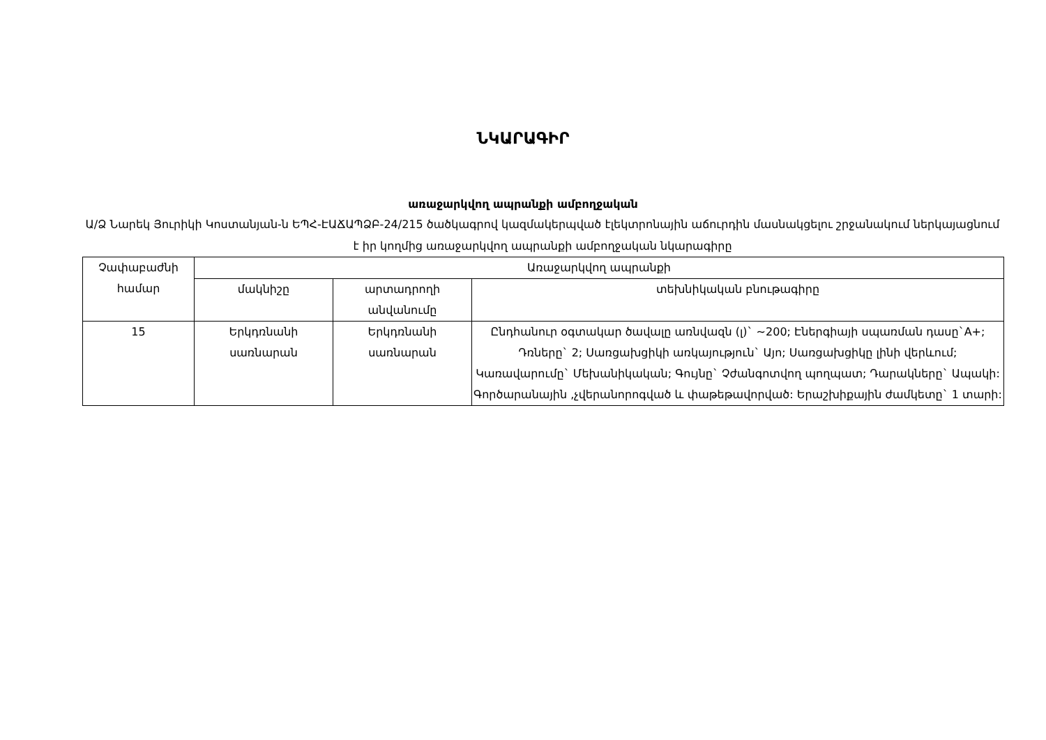ՆԿԱՐԱԳԻՐ
առաջարկվող ապրանքի ամբողջական
Ա/Ձ Նարեկ Յուրիկի Կոստանյան-ն ԵՊՀ-ԷԱՃԱՊՁԲ-24/215 ծածկագրով կազմակերպված էլեկտրոնային աճուրդին մասնակցելու շրջանակում ներկայացնում է իր կողմից առաջարկվող ապրանքի ամբողջական նկարագիրը
| Չափաբաժնի համար | Առաջարկվող ապրանքի | | |
| --- | --- | --- | --- |
| | մակնիշը | արտադրողի անվանումը | տեխնիկական բնութագիրը |
| 15 | Երկդռնանի սառնարան | Երկդռնանի սառնարան | Ընդհանուր օգտակար ծավալը առնվազն (լ)` ~200; Էներգիայի սպառման դասը`A+; Դռները` 2; Սառցախցիկի առկայություն` Այո; Սառցախցիկը լինի վերևում; Կառավարումը` Մեխանիկական; Գույնը` Չժանգոտվող պողպատ; Դարակները` Ապակի: Գործարանային ,չվերանորոգված և փաթեթավորված: Երաշխիքային ժամկետը` 1 տարի: |